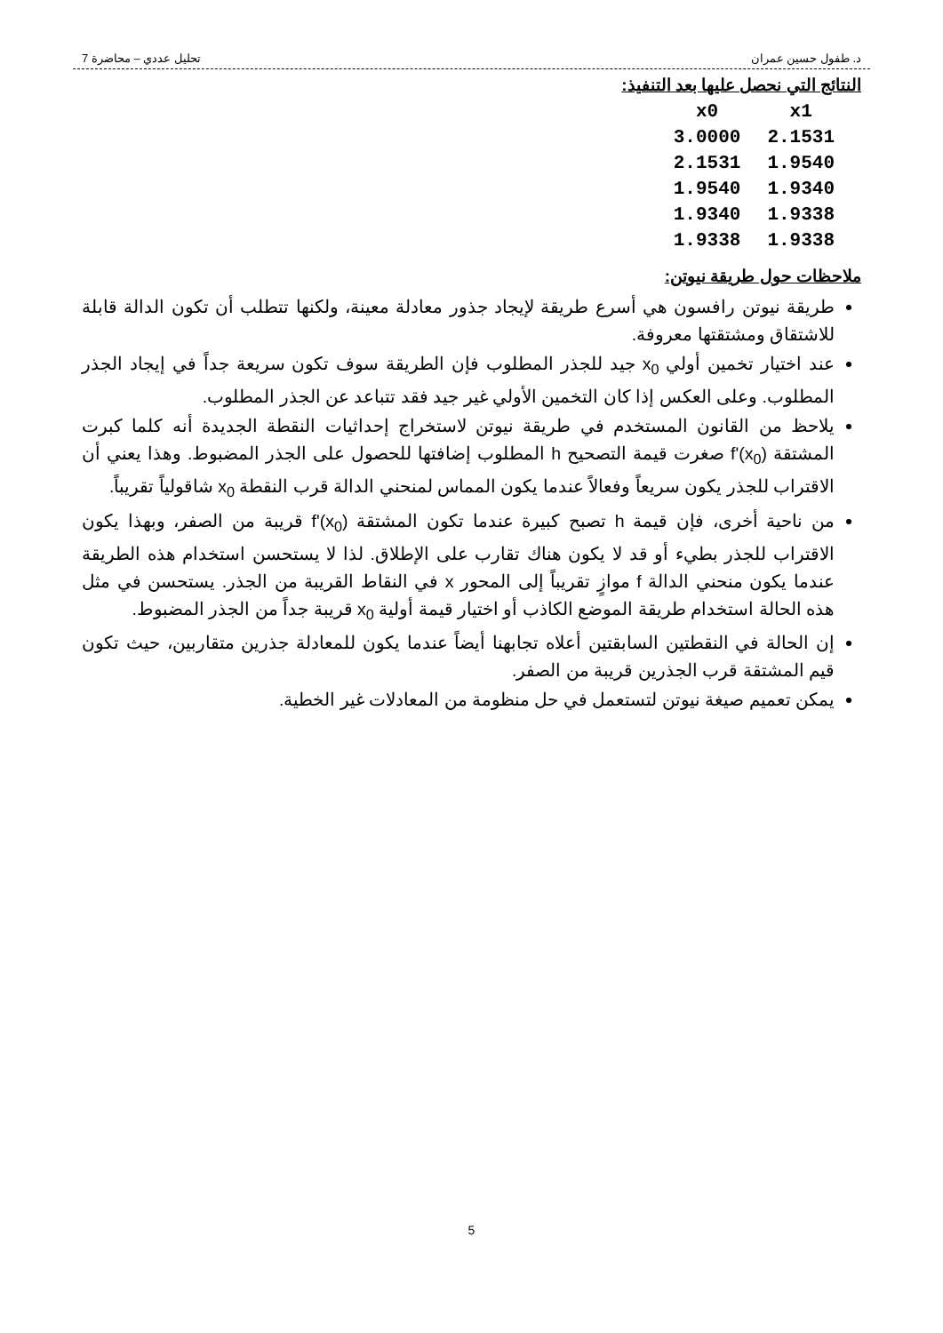د. طفول حسين عمران تحليل عددي – محاضرة 7
النتائج التي نحصل عليها بعد التنفيذ:
| x0 | x1 |
| --- | --- |
| 3.0000 | 2.1531 |
| 2.1531 | 1.9540 |
| 1.9540 | 1.9340 |
| 1.9340 | 1.9338 |
| 1.9338 | 1.9338 |
ملاحظات حول طريقة نيوتن:
طريقة نيوتن رافسون هي أسرع طريقة لإيجاد جذور معادلة معينة، ولكنها تتطلب أن تكون الدالة قابلة للاشتقاق ومشتقتها معروفة.
عند اختيار تخمين أولي x<sub>0</sub> جيد للجذر المطلوب فإن الطريقة سوف تكون سريعة جداً في إيجاد الجذر المطلوب. وعلى العكس إذا كان التخمين الأولي غير جيد فقد تتباعد عن الجذر المطلوب.
يلاحظ من القانون المستخدم في طريقة نيوتن لاستخراج إحداثيات النقطة الجديدة أنه كلما كبرت المشتقة f'(x<sub>0</sub>) صغرت قيمة التصحيح h المطلوب إضافتها للحصول على الجذر المضبوط. وهذا يعني أن الاقتراب للجذر يكون سريعاً وفعالاً عندما يكون المماس لمنحني الدالة قرب النقطة x<sub>0</sub> شاقولياً تقريباً.
من ناحية أخرى، فإن قيمة h تصبح كبيرة عندما تكون المشتقة f'(x<sub>0</sub>) قريبة من الصفر، وبهذا يكون الاقتراب للجذر بطيء أو قد لا يكون هناك تقارب على الإطلاق. لذا لا يستحسن استخدام هذه الطريقة عندما يكون منحني الدالة f موازٍ تقريباً إلى المحور x في النقاط القريبة من الجذر. يستحسن في مثل هذه الحالة استخدام طريقة الموضع الكاذب أو اختيار قيمة أولية x<sub>0</sub> قريبة جداً من الجذر المضبوط.
إن الحالة في النقطتين السابقتين أعلاه تجابهنا أيضاً عندما يكون للمعادلة جذرين متقاربين، حيث تكون قيم المشتقة قرب الجذرين قريبة من الصفر.
يمكن تعميم صيغة نيوتن لتستعمل في حل منظومة من المعادلات غير الخطية.
5